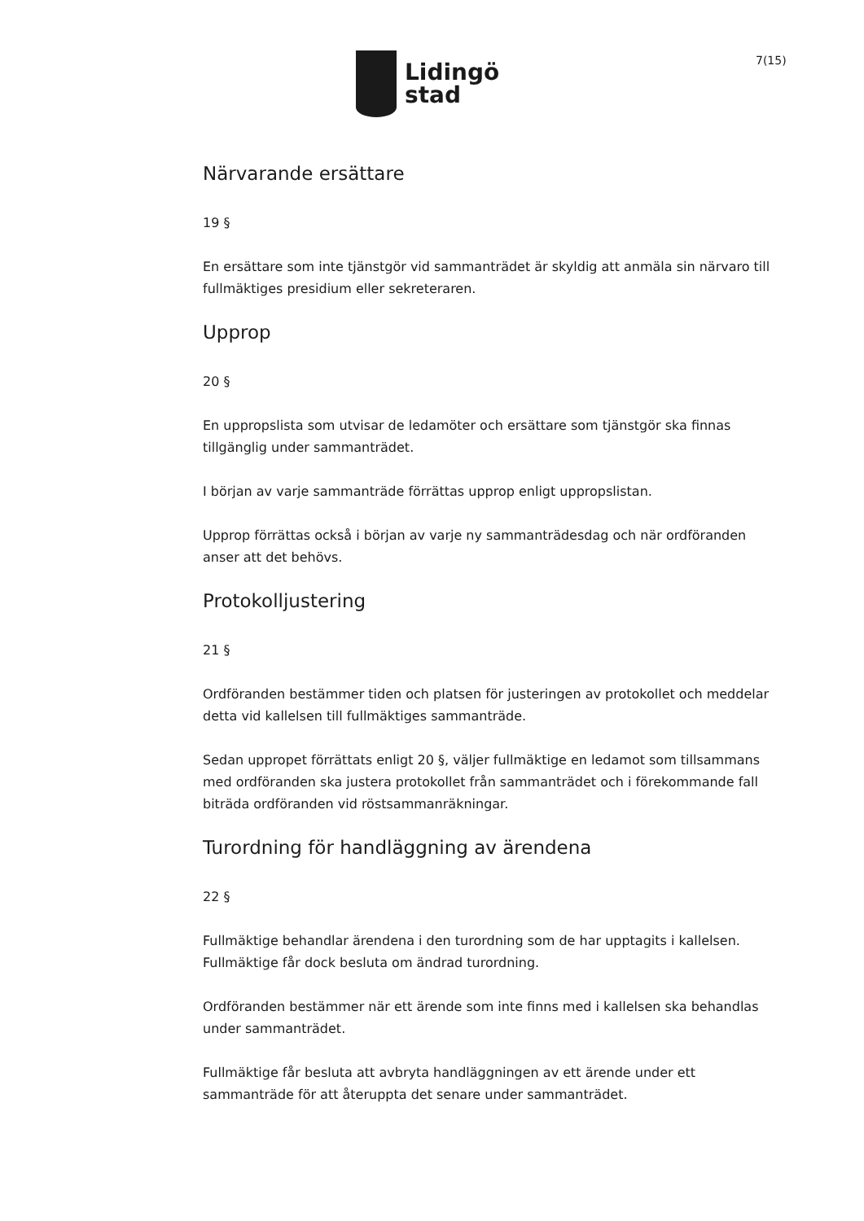Lidingö
stad
7(15)
Närvarande ersättare
19 §
En ersättare som inte tjänstgör vid sammanträdet är skyldig att anmäla sin närvaro till fullmäktiges presidium eller sekreteraren.
Upprop
20 §
En uppropslista som utvisar de ledamöter och ersättare som tjänstgör ska finnas tillgänglig under sammanträdet.
I början av varje sammanträde förrättas upprop enligt uppropslistan.
Upprop förrättas också i början av varje ny sammanträdesdag och när ordföranden anser att det behövs.
Protokolljustering
21 §
Ordföranden bestämmer tiden och platsen för justeringen av protokollet och meddelar detta vid kallelsen till fullmäktiges sammanträde.
Sedan uppropet förrättats enligt 20 §, väljer fullmäktige en ledamot som tillsammans med ordföranden ska justera protokollet från sammanträdet och i förekommande fall biträda ordföranden vid röstsammanräkningar.
Turordning för handläggning av ärendena
22 §
Fullmäktige behandlar ärendena i den turordning som de har upptagits i kallelsen. Fullmäktige får dock besluta om ändrad turordning.
Ordföranden bestämmer när ett ärende som inte finns med i kallelsen ska behandlas under sammanträdet.
Fullmäktige får besluta att avbryta handläggningen av ett ärende under ett sammanträde för att återuppta det senare under sammanträdet.